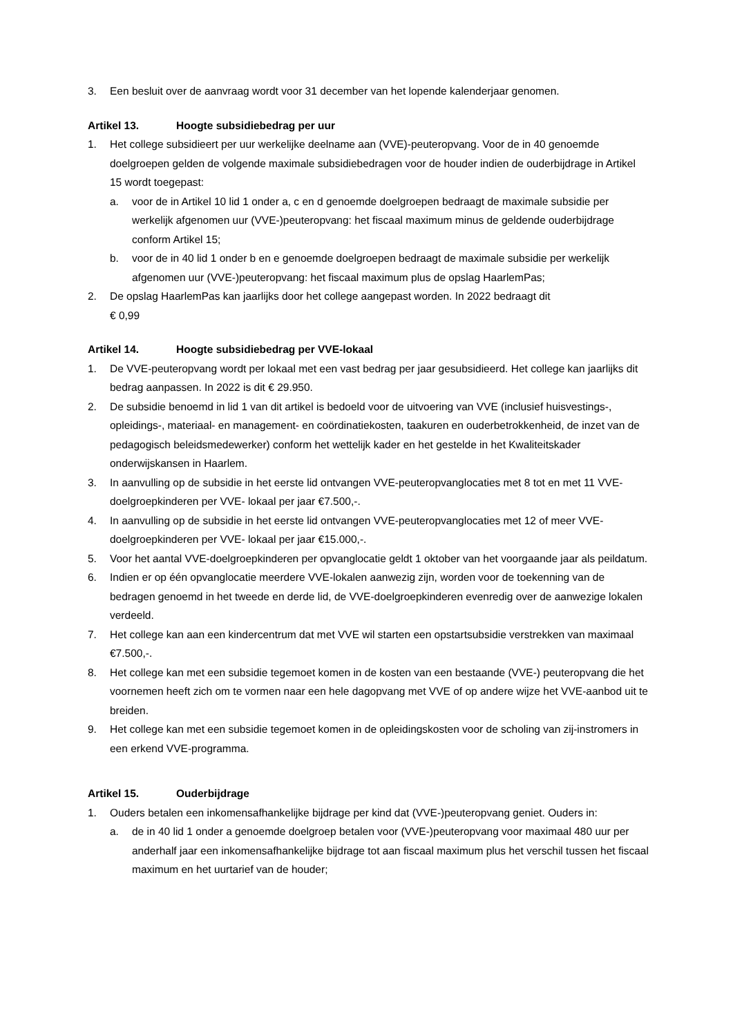3. Een besluit over de aanvraag wordt voor 31 december van het lopende kalenderjaar genomen.
Artikel 13. Hoogte subsidiebedrag per uur
1. Het college subsidieert per uur werkelijke deelname aan (VVE)-peuteropvang. Voor de in 40 genoemde doelgroepen gelden de volgende maximale subsidiebedragen voor de houder indien de ouderbijdrage in Artikel 15 wordt toegepast:
a. voor de in Artikel 10 lid 1 onder a, c en d genoemde doelgroepen bedraagt de maximale subsidie per werkelijk afgenomen uur (VVE-)peuteropvang: het fiscaal maximum minus de geldende ouderbijdrage conform Artikel 15;
b. voor de in 40 lid 1 onder b en e genoemde doelgroepen bedraagt de maximale subsidie per werkelijk afgenomen uur (VVE-)peuteropvang: het fiscaal maximum plus de opslag HaarlemPas;
2. De opslag HaarlemPas kan jaarlijks door het college aangepast worden. In 2022 bedraagt dit
€ 0,99
Artikel 14. Hoogte subsidiebedrag per VVE-lokaal
1. De VVE-peuteropvang wordt per lokaal met een vast bedrag per jaar gesubsidieerd. Het college kan jaarlijks dit bedrag aanpassen. In 2022 is dit € 29.950.
2. De subsidie benoemd in lid 1 van dit artikel is bedoeld voor de uitvoering van VVE (inclusief huisvestings-, opleidings-, materiaal- en management- en coördinatiekosten, taakuren en ouderbetrokkenheid, de inzet van de pedagogisch beleidsmedewerker) conform het wettelijk kader en het gestelde in het Kwaliteitskader onderwijskansen in Haarlem.
3. In aanvulling op de subsidie in het eerste lid ontvangen VVE-peuteropvanglocaties met 8 tot en met 11 VVE-doelgroepkinderen per VVE- lokaal per jaar €7.500,-.
4. In aanvulling op de subsidie in het eerste lid ontvangen VVE-peuteropvanglocaties met 12 of meer VVE-doelgroepkinderen per VVE- lokaal per jaar €15.000,-.
5. Voor het aantal VVE-doelgroepkinderen per opvanglocatie geldt 1 oktober van het voorgaande jaar als peildatum.
6. Indien er op één opvanglocatie meerdere VVE-lokalen aanwezig zijn, worden voor de toekenning van de bedragen genoemd in het tweede en derde lid, de VVE-doelgroepkinderen evenredig over de aanwezige lokalen verdeeld.
7. Het college kan aan een kindercentrum dat met VVE wil starten een opstartsubsidie verstrekken van maximaal €7.500,-.
8. Het college kan met een subsidie tegemoet komen in de kosten van een bestaande (VVE-) peuteropvang die het voornemen heeft zich om te vormen naar een hele dagopvang met VVE of op andere wijze het VVE-aanbod uit te breiden.
9. Het college kan met een subsidie tegemoet komen in de opleidingskosten voor de scholing van zij-instromers in een erkend VVE-programma.
Artikel 15. Ouderbijdrage
1. Ouders betalen een inkomensafhankelijke bijdrage per kind dat (VVE-)peuteropvang geniet. Ouders in:
a. de in 40 lid 1 onder a genoemde doelgroep betalen voor (VVE-)peuteropvang voor maximaal 480 uur per anderhalf jaar een inkomensafhankelijke bijdrage tot aan fiscaal maximum plus het verschil tussen het fiscaal maximum en het uurtarief van de houder;